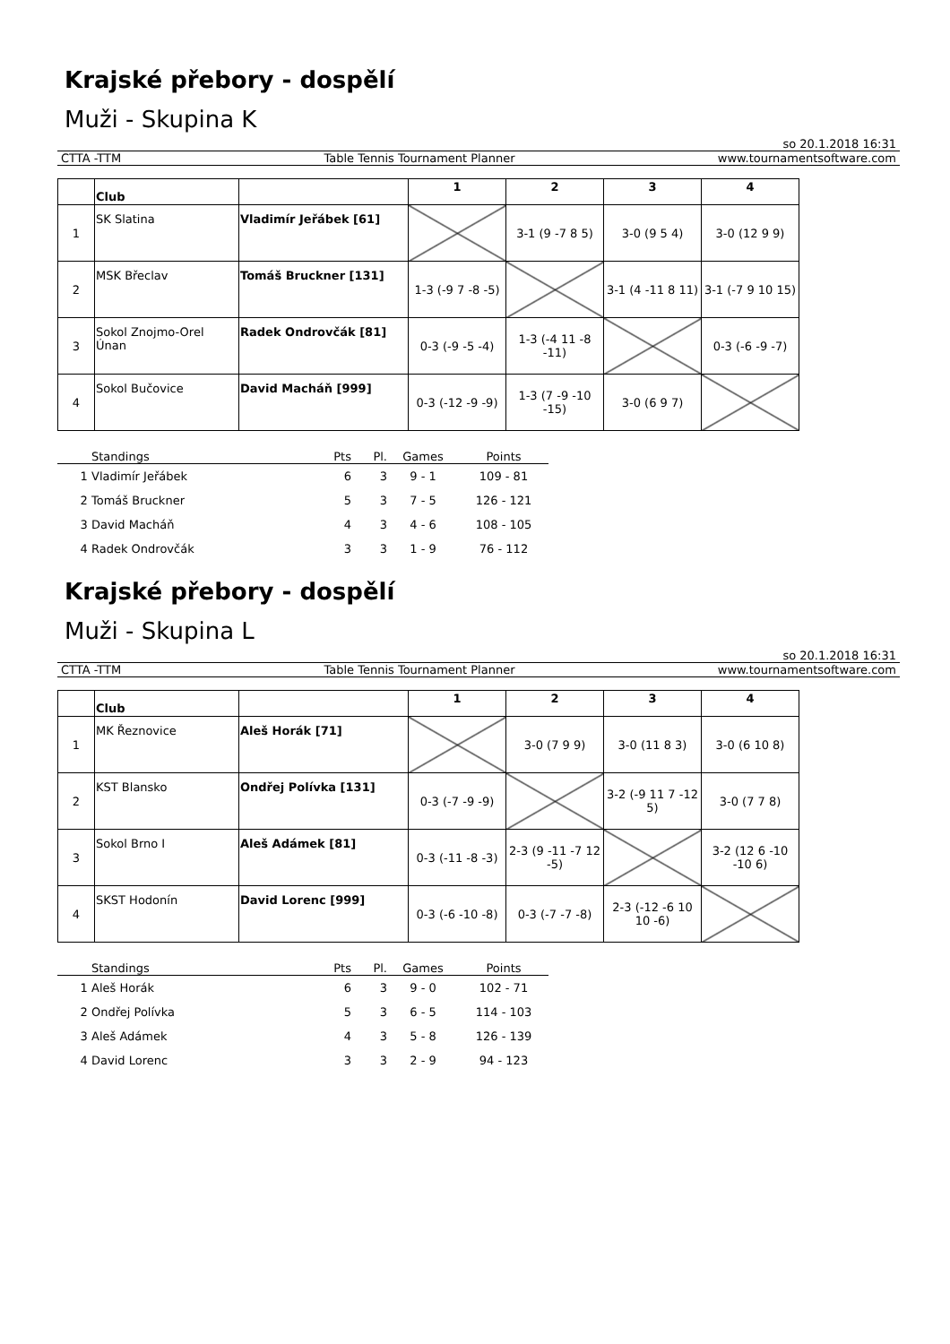Krajské přebory - dospělí
Muži - Skupina K
so 20.1.2018 16:31
CTTA -TTM Table Tennis Tournament Planner www.tournamentsoftware.com
| | Club | | 1 | 2 | 3 | 4 |
| --- | --- | --- | --- | --- | --- | --- |
| 1 | SK Slatina | Vladimír Jeřábek [61] | | 3-1 (9 -7 8 5) | 3-0 (9 5 4) | 3-0 (12 9 9) |
| 2 | MSK Břeclav | Tomáš Bruckner [131] | 1-3 (-9 7 -8 -5) | | 3-1 (4 -11 8 11) | 3-1 (-7 9 10 15) |
| 3 | Sokol Znojmo-Orel Únan | Radek Ondrovčák [81] | 0-3 (-9 -5 -4) | 1-3 (-4 11 -8 -11) | | 0-3 (-6 -9 -7) |
| 4 | Sokol Bučovice | David Macháň [999] | 0-3 (-12 -9 -9) | 1-3 (7 -9 -10 -15) | 3-0 (6 9 7) | |
| | Standings | Pts | Pl. | Games | Points |
| --- | --- | --- | --- | --- | --- |
| 1 | Vladimír Jeřábek | 6 | 3 | 9 - 1 | 109 - 81 |
| 2 | Tomáš Bruckner | 5 | 3 | 7 - 5 | 126 - 121 |
| 3 | David Macháň | 4 | 3 | 4 - 6 | 108 - 105 |
| 4 | Radek Ondrovčák | 3 | 3 | 1 - 9 | 76 - 112 |
Krajské přebory - dospělí
Muži - Skupina L
so 20.1.2018 16:31
CTTA -TTM Table Tennis Tournament Planner www.tournamentsoftware.com
| | Club | | 1 | 2 | 3 | 4 |
| --- | --- | --- | --- | --- | --- | --- |
| 1 | MK Řeznovice | Aleš Horák [71] | | 3-0 (7 9 9) | 3-0 (11 8 3) | 3-0 (6 10 8) |
| 2 | KST Blansko | Ondřej Polívka [131] | 0-3 (-7 -9 -9) | | 3-2 (-9 11 7 -12 5) | 3-0 (7 7 8) |
| 3 | Sokol Brno I | Aleš Adámek [81] | 0-3 (-11 -8 -3) | 2-3 (9 -11 -7 12 -5) | | 3-2 (12 6 -10 -10 6) |
| 4 | SKST Hodonín | David Lorenc [999] | 0-3 (-6 -10 -8) | 0-3 (-7 -7 -8) | 2-3 (-12 -6 10 10 -6) | |
| | Standings | Pts | Pl. | Games | Points |
| --- | --- | --- | --- | --- | --- |
| 1 | Aleš Horák | 6 | 3 | 9 - 0 | 102 - 71 |
| 2 | Ondřej Polívka | 5 | 3 | 6 - 5 | 114 - 103 |
| 3 | Aleš Adámek | 4 | 3 | 5 - 8 | 126 - 139 |
| 4 | David Lorenc | 3 | 3 | 2 - 9 | 94 - 123 |